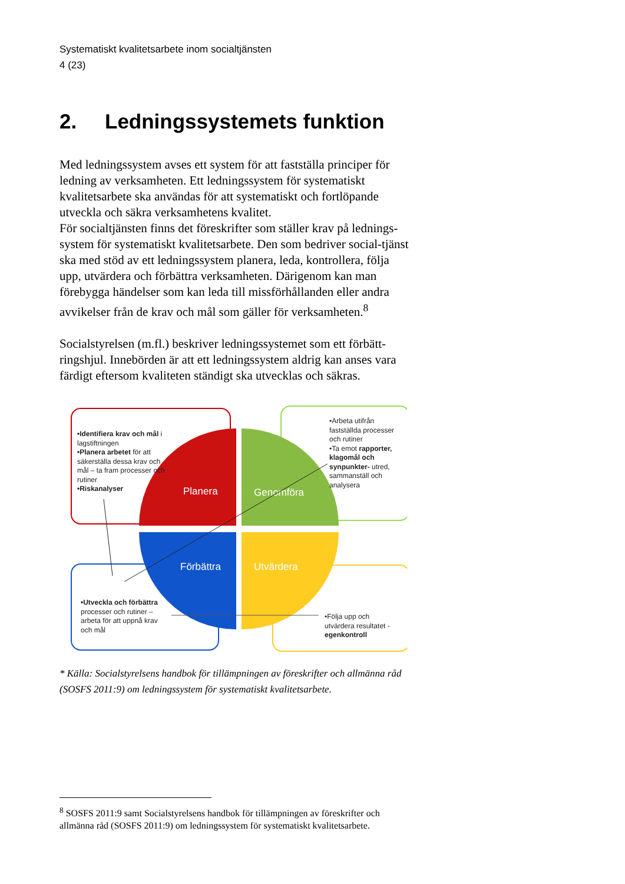Systematiskt kvalitetsarbete inom socialtjänsten
4 (23)
2. Ledningssystemets funktion
Med ledningssystem avses ett system för att fastställa principer för ledning av verksamheten. Ett ledningssystem för systematiskt kvalitetsarbete ska användas för att systematiskt och fortlöpande utveckla och säkra verksamhetens kvalitet.
För socialtjänsten finns det föreskrifter som ställer krav på lednings-system för systematiskt kvalitetsarbete. Den som bedriver social-tjänst ska med stöd av ett ledningssystem planera, leda, kontrollera, följa upp, utvärdera och förbättra verksamheten. Därigenom kan man förebygga händelser som kan leda till missförhållanden eller andra avvikelser från de krav och mål som gäller för verksamheten.<sup>8</sup>
Socialstyrelsen (m.fl.) beskriver ledningssystemet som ett förbätt-ringshjul. Innebörden är att ett ledningssystem aldrig kan anses vara färdigt eftersom kvaliteten ständigt ska utvecklas och säkras.
Planera
Genomföra
Förbättra
Utvärdera
•Identifiera krav och mål i lagstiftningen
•Planera arbetet för att säkerställa dessa krav och mål – ta fram processer och rutiner
•Riskanalyser
•Arbeta utifrån fastställda processer och rutiner
•Ta emot rapporter, klagomål och synpunkter- utred, sammanställ och analysera
•Utveckla och förbättra processer och rutiner – arbeta för att uppnå krav och mål
•Följa upp och utvärdera resultatet - egenkontroll
* Källa: Socialstyrelsens handbok för tillämpningen av föreskrifter och allmänna råd (SOSFS 2011:9) om ledningssystem för systematiskt kvalitetsarbete.
<sup>8</sup> SOSFS 2011:9 samt Socialstyrelsens handbok för tillämpningen av föreskrifter och allmänna råd (SOSFS 2011:9) om ledningssystem för systematiskt kvalitetsarbete.